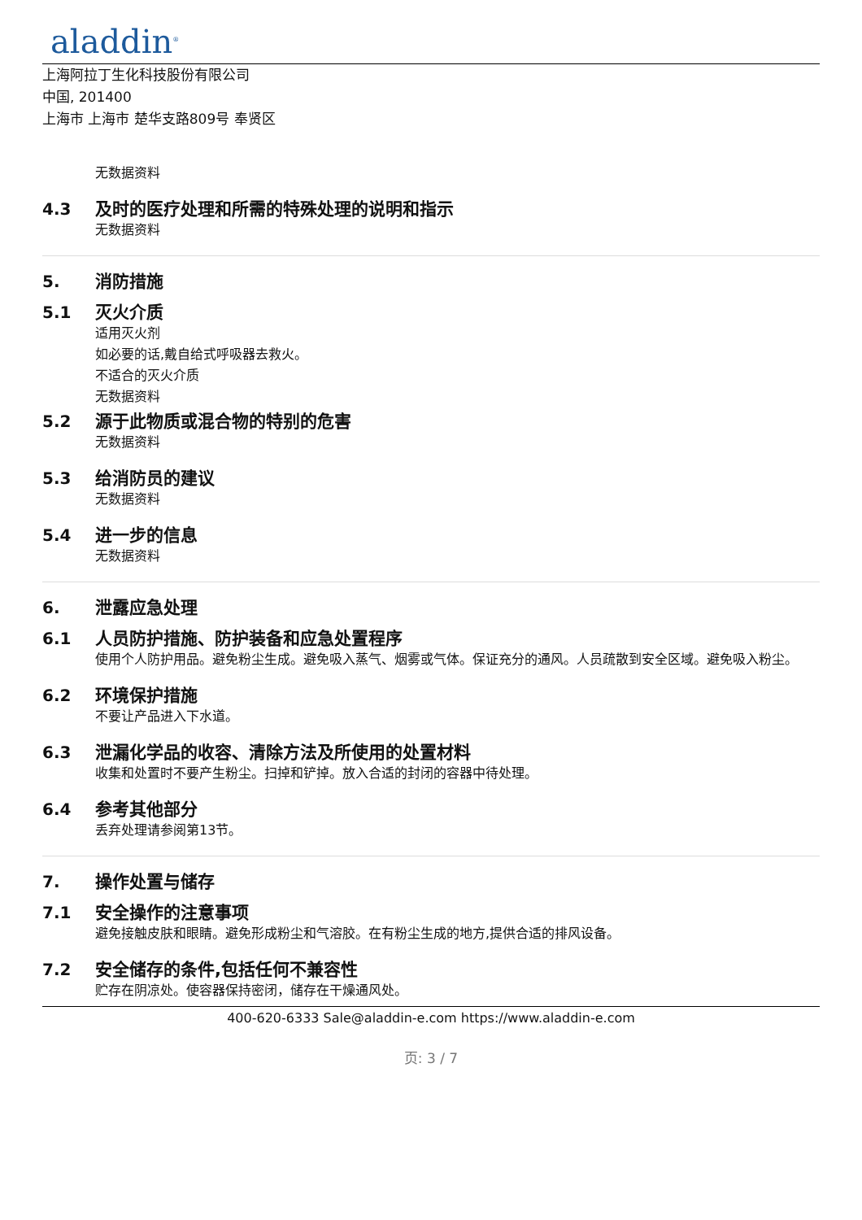aladdin<sup>®</sup>
上海阿拉丁生化科技股份有限公司
中国, 201400
上海市 上海市 楚华支路809号 奉贤区
无数据资料
4.3 及时的医疗处理和所需的特殊处理的说明和指示
无数据资料
5. 消防措施
5.1 灭火介质
适用灭火剂
如必要的话,戴自给式呼吸器去救火。
不适合的灭火介质
无数据资料
5.2 源于此物质或混合物的特别的危害
无数据资料
5.3 给消防员的建议
无数据资料
5.4 进一步的信息
无数据资料
6. 泄露应急处理
6.1 人员防护措施、防护装备和应急处置程序
使用个人防护用品。避免粉尘生成。避免吸入蒸气、烟雾或气体。保证充分的通风。人员疏散到安全区域。避免吸入粉尘。
6.2 环境保护措施
不要让产品进入下水道。
6.3 泄漏化学品的收容、清除方法及所使用的处置材料
收集和处置时不要产生粉尘。扫掉和铲掉。放入合适的封闭的容器中待处理。
6.4 参考其他部分
丢弃处理请参阅第13节。
7. 操作处置与储存
7.1 安全操作的注意事项
避免接触皮肤和眼睛。避免形成粉尘和气溶胶。在有粉尘生成的地方,提供合适的排风设备。
7.2 安全储存的条件,包括任何不兼容性
贮存在阴凉处。使容器保持密闭，储存在干燥通风处。
400-620-6333 Sale@aladdin-e.com https://www.aladdin-e.com
页: 3 / 7